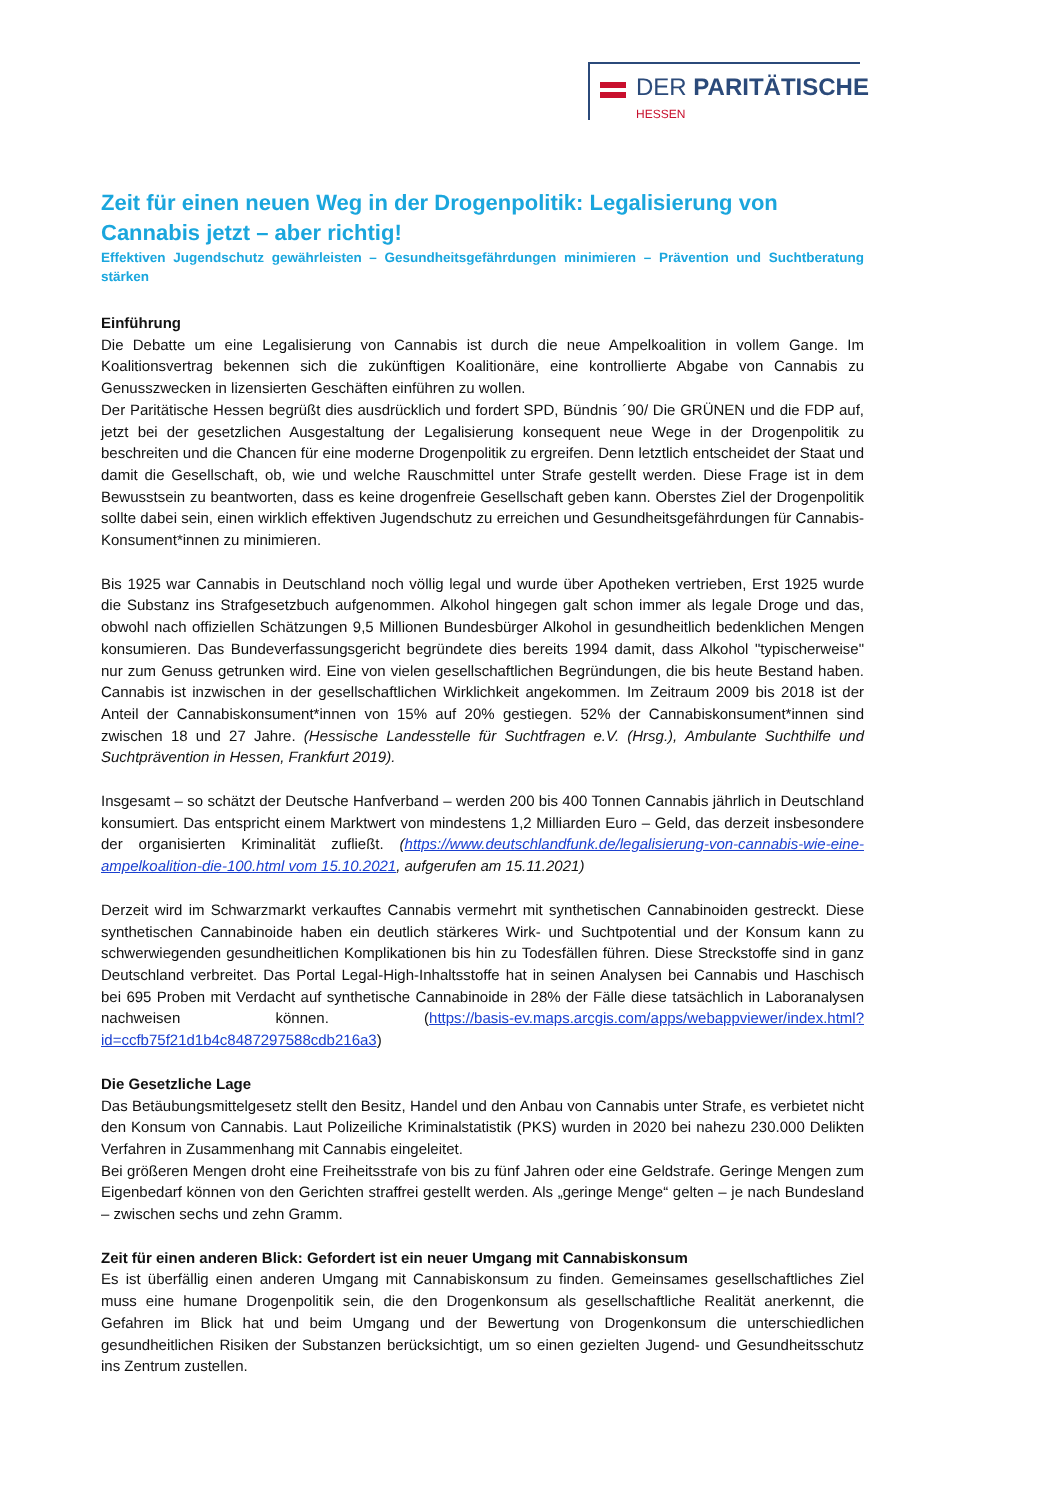DER PARITÄTISCHE
HESSEN
Zeit für einen neuen Weg in der Drogenpolitik: Legalisierung von Cannabis jetzt – aber richtig!
Effektiven Jugendschutz gewährleisten – Gesundheitsgefährdungen minimieren – Prävention und Suchtberatung stärken
Einführung
Die Debatte um eine Legalisierung von Cannabis ist durch die neue Ampelkoalition in vollem Gange. Im Koalitionsvertrag bekennen sich die zukünftigen Koalitionäre, eine kontrollierte Abgabe von Cannabis zu Genusszwecken in lizensierten Geschäften einführen zu wollen.
Der Paritätische Hessen begrüßt dies ausdrücklich und fordert SPD, Bündnis ´90/ Die GRÜNEN und die FDP auf, jetzt bei der gesetzlichen Ausgestaltung der Legalisierung konsequent neue Wege in der Drogenpolitik zu beschreiten und die Chancen für eine moderne Drogenpolitik zu ergreifen. Denn letztlich entscheidet der Staat und damit die Gesellschaft, ob, wie und welche Rauschmittel unter Strafe gestellt werden. Diese Frage ist in dem Bewusstsein zu beantworten, dass es keine drogenfreie Gesellschaft geben kann. Oberstes Ziel der Drogenpolitik sollte dabei sein, einen wirklich effektiven Jugendschutz zu erreichen und Gesundheitsgefährdungen für Cannabis-Konsument*innen zu minimieren.
Bis 1925 war Cannabis in Deutschland noch völlig legal und wurde über Apotheken vertrieben, Erst 1925 wurde die Substanz ins Strafgesetzbuch aufgenommen. Alkohol hingegen galt schon immer als legale Droge und das, obwohl nach offiziellen Schätzungen 9,5 Millionen Bundesbürger Alkohol in gesundheitlich bedenklichen Mengen konsumieren. Das Bundeverfassungsgericht begründete dies bereits 1994 damit, dass Alkohol "typischerweise" nur zum Genuss getrunken wird. Eine von vielen gesellschaftlichen Begründungen, die bis heute Bestand haben. Cannabis ist inzwischen in der gesellschaftlichen Wirklichkeit angekommen. Im Zeitraum 2009 bis 2018 ist der Anteil der Cannabiskonsument*innen von 15% auf 20% gestiegen. 52% der Cannabiskonsument*innen sind zwischen 18 und 27 Jahre. (Hessische Landesstelle für Suchtfragen e.V. (Hrsg.), Ambulante Suchthilfe und Suchtprävention in Hessen, Frankfurt 2019).
Insgesamt – so schätzt der Deutsche Hanfverband – werden 200 bis 400 Tonnen Cannabis jährlich in Deutschland konsumiert. Das entspricht einem Marktwert von mindestens 1,2 Milliarden Euro – Geld, das derzeit insbesondere der organisierten Kriminalität zufließt. (https://www.deutschlandfunk.de/legalisierung-von-cannabis-wie-eine-ampelkoalition-die-100.html vom 15.10.2021, aufgerufen am 15.11.2021)
Derzeit wird im Schwarzmarkt verkauftes Cannabis vermehrt mit synthetischen Cannabinoiden gestreckt. Diese synthetischen Cannabinoide haben ein deutlich stärkeres Wirk- und Suchtpotential und der Konsum kann zu schwerwiegenden gesundheitlichen Komplikationen bis hin zu Todesfällen führen. Diese Streckstoffe sind in ganz Deutschland verbreitet. Das Portal Legal-High-Inhaltsstoffe hat in seinen Analysen bei Cannabis und Haschisch bei 695 Proben mit Verdacht auf synthetische Cannabinoide in 28% der Fälle diese tatsächlich in Laboranalysen nachweisen können. (https://basis-ev.maps.arcgis.com/apps/webappviewer/index.html?id=ccfb75f21d1b4c8487297588cdb216a3)
Die Gesetzliche Lage
Das Betäubungsmittelgesetz stellt den Besitz, Handel und den Anbau von Cannabis unter Strafe, es verbietet nicht den Konsum von Cannabis. Laut Polizeiliche Kriminalstatistik (PKS) wurden in 2020 bei nahezu 230.000 Delikten Verfahren in Zusammenhang mit Cannabis eingeleitet.
Bei größeren Mengen droht eine Freiheitsstrafe von bis zu fünf Jahren oder eine Geldstrafe. Geringe Mengen zum Eigenbedarf können von den Gerichten straffrei gestellt werden. Als „geringe Menge“ gelten – je nach Bundesland – zwischen sechs und zehn Gramm.
Zeit für einen anderen Blick: Gefordert ist ein neuer Umgang mit Cannabiskonsum
Es ist überfällig einen anderen Umgang mit Cannabiskonsum zu finden. Gemeinsames gesellschaftliches Ziel muss eine humane Drogenpolitik sein, die den Drogenkonsum als gesellschaftliche Realität anerkennt, die Gefahren im Blick hat und beim Umgang und der Bewertung von Drogenkonsum die unterschiedlichen gesundheitlichen Risiken der Substanzen berücksichtigt, um so einen gezielten Jugend- und Gesundheitsschutz ins Zentrum zustellen.